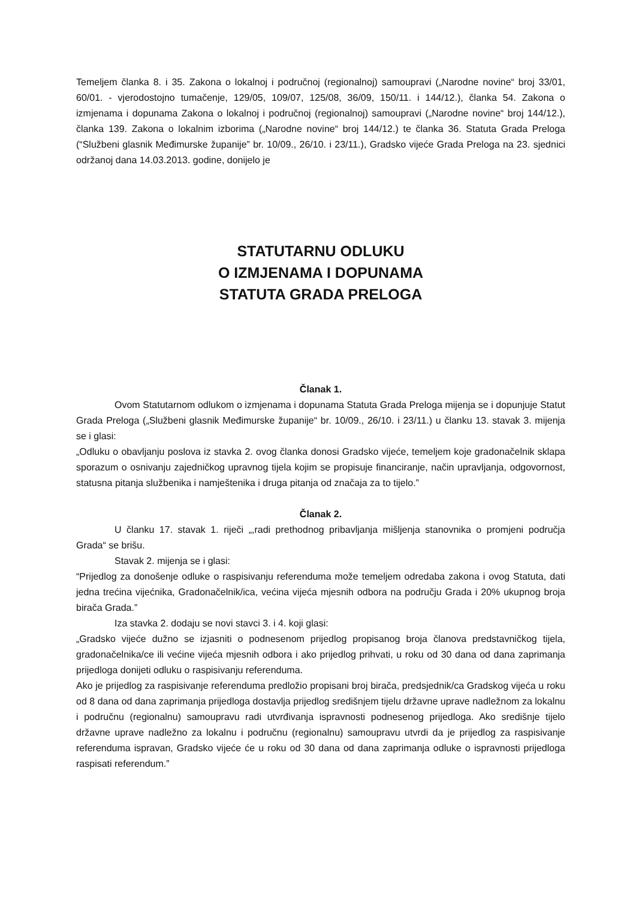Temeljem članka 8. i 35. Zakona o lokalnoj i područnoj (regionalnoj) samoupravi („Narodne novine“ broj 33/01, 60/01. - vjerodostojno tumačenje, 129/05, 109/07, 125/08, 36/09, 150/11. i 144/12.), članka 54. Zakona o izmjenama i dopunama Zakona o lokalnoj i područnoj (regionalnoj) samoupravi („Narodne novine“ broj 144/12.), članka 139. Zakona o lokalnim izborima („Narodne novine“ broj 144/12.) te članka 36. Statuta Grada Preloga (“Službeni glasnik Međimurske županije” br. 10/09., 26/10. i 23/11.), Gradsko vijeće Grada Preloga na 23. sjednici održanoj dana 14.03.2013. godine, donijelo je
STATUTARNU ODLUKU
O IZMJENAMA I DOPUNAMA
STATUTA GRADA PRELOGA
Članak 1.
Ovom Statutarnom odlukom o izmjenama i dopunama Statuta Grada Preloga mijenja se i dopunjuje Statut Grada Preloga („Službeni glasnik Međimurske županije“ br. 10/09., 26/10. i 23/11.) u članku 13. stavak 3. mijenja se i glasi:
„Odluku o obavljanju poslova iz stavka 2. ovog članka donosi Gradsko vijeće, temeljem koje gradonačelnik sklapa sporazum o osnivanju zajedničkog upravnog tijela kojim se propisuje financiranje, način upravljanja, odgovornost, statusna pitanja službenika i namještenika i druga pitanja od značaja za to tijelo.”
Članak 2.
U članku 17. stavak 1. riječi „,radi prethodnog pribavljanja mišljenja stanovnika o promjeni područja Grada“ se brišu.
Stavak 2. mijenja se i glasi:
“Prijedlog za donošenje odluke o raspisivanju referenduma može temeljem odredaba zakona i ovog Statuta, dati jedna trećina vijećnika, Gradonačelnik/ica, većina vijeća mjesnih odbora na području Grada i 20% ukupnog broja birača Grada.”
Iza stavka 2. dodaju se novi stavci 3. i 4. koji glasi:
„Gradsko vijeće dužno se izjasniti o podnesenom prijedlog propisanog broja članova predstavničkog tijela, gradonačelnika/ce ili većine vijeća mjesnih odbora i ako prijedlog prihvati, u roku od 30 dana od dana zaprimanja prijedloga donijeti odluku o raspisivanju referenduma.
Ako je prijedlog za raspisivanje referenduma predložio propisani broj birača, predsjednik/ca Gradskog vijeća u roku od 8 dana od dana zaprimanja prijedloga dostavlja prijedlog središnjem tijelu državne uprave nadležnom za lokalnu i područnu (regionalnu) samoupravu radi utvrđivanja ispravnosti podnesenog prijedloga. Ako središnje tijelo državne uprave nadležno za lokalnu i područnu (regionalnu) samoupravu utvrdi da je prijedlog za raspisivanje referenduma ispravan, Gradsko vijeće će u roku od 30 dana od dana zaprimanja odluke o ispravnosti prijedloga raspisati referendum.”